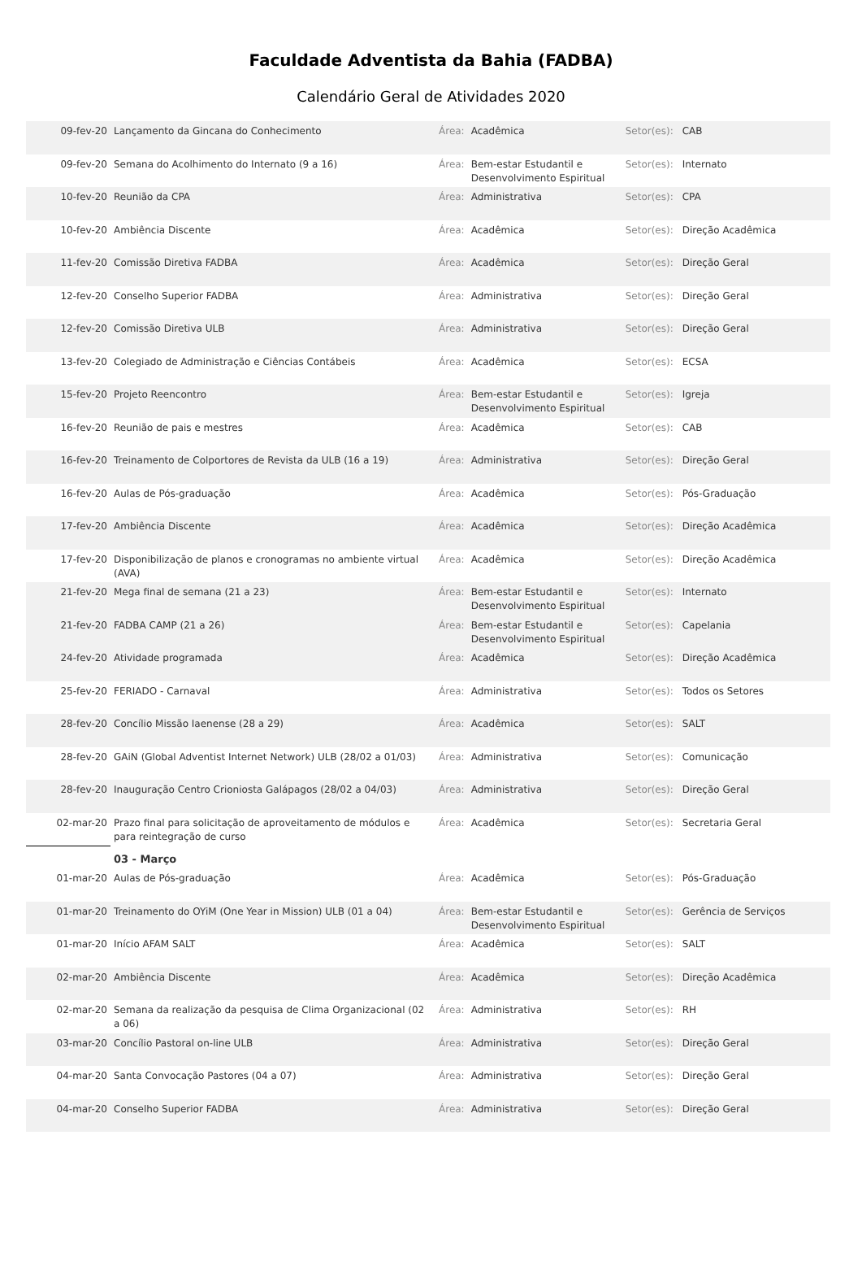Faculdade Adventista da Bahia (FADBA)
Calendário Geral de Atividades 2020
| 09-fev-20 | Lançamento da Gincana do Conhecimento | Área: | Acadêmica | Setor(es): | CAB |
| 09-fev-20 | Semana do Acolhimento do Internato (9 a 16) | Área: | Bem-estar Estudantil e Desenvolvimento Espiritual | Setor(es): | Internato |
| 10-fev-20 | Reunião da CPA | Área: | Administrativa | Setor(es): | CPA |
| 10-fev-20 | Ambiência Discente | Área: | Acadêmica | Setor(es): | Direção Acadêmica |
| 11-fev-20 | Comissão Diretiva FADBA | Área: | Acadêmica | Setor(es): | Direção Geral |
| 12-fev-20 | Conselho Superior FADBA | Área: | Administrativa | Setor(es): | Direção Geral |
| 12-fev-20 | Comissão Diretiva ULB | Área: | Administrativa | Setor(es): | Direção Geral |
| 13-fev-20 | Colegiado de Administração e Ciências Contábeis | Área: | Acadêmica | Setor(es): | ECSA |
| 15-fev-20 | Projeto Reencontro | Área: | Bem-estar Estudantil e Desenvolvimento Espiritual | Setor(es): | Igreja |
| 16-fev-20 | Reunião de pais e mestres | Área: | Acadêmica | Setor(es): | CAB |
| 16-fev-20 | Treinamento de Colportores de Revista da ULB (16 a 19) | Área: | Administrativa | Setor(es): | Direção Geral |
| 16-fev-20 | Aulas de Pós-graduação | Área: | Acadêmica | Setor(es): | Pós-Graduação |
| 17-fev-20 | Ambiência Discente | Área: | Acadêmica | Setor(es): | Direção Acadêmica |
| 17-fev-20 | Disponibilização de planos e cronogramas no ambiente virtual (AVA) | Área: | Acadêmica | Setor(es): | Direção Acadêmica |
| 21-fev-20 | Mega final de semana (21 a 23) | Área: | Bem-estar Estudantil e Desenvolvimento Espiritual | Setor(es): | Internato |
| 21-fev-20 | FADBA CAMP (21 a 26) | Área: | Bem-estar Estudantil e Desenvolvimento Espiritual | Setor(es): | Capelania |
| 24-fev-20 | Atividade programada | Área: | Acadêmica | Setor(es): | Direção Acadêmica |
| 25-fev-20 | FERIADO - Carnaval | Área: | Administrativa | Setor(es): | Todos os Setores |
| 28-fev-20 | Concílio Missão Iaenense (28 a 29) | Área: | Acadêmica | Setor(es): | SALT |
| 28-fev-20 | GAiN (Global Adventist Internet Network) ULB (28/02 a 01/03) | Área: | Administrativa | Setor(es): | Comunicação |
| 28-fev-20 | Inauguração Centro Crioniosta Galápagos (28/02 a 04/03) | Área: | Administrativa | Setor(es): | Direção Geral |
| 02-mar-20 | Prazo final para solicitação de aproveitamento de módulos e para reintegração de curso | Área: | Acadêmica | Setor(es): | Secretaria Geral |
| | 03 - Março | | | | |
| 01-mar-20 | Aulas de Pós-graduação | Área: | Acadêmica | Setor(es): | Pós-Graduação |
| 01-mar-20 | Treinamento do OYiM (One Year in Mission) ULB (01 a 04) | Área: | Bem-estar Estudantil e Desenvolvimento Espiritual | Setor(es): | Gerência de Serviços |
| 01-mar-20 | Início AFAM SALT | Área: | Acadêmica | Setor(es): | SALT |
| 02-mar-20 | Ambiência Discente | Área: | Acadêmica | Setor(es): | Direção Acadêmica |
| 02-mar-20 | Semana da realização da pesquisa de Clima Organizacional (02 a 06) | Área: | Administrativa | Setor(es): | RH |
| 03-mar-20 | Concílio Pastoral on-line ULB | Área: | Administrativa | Setor(es): | Direção Geral |
| 04-mar-20 | Santa Convocação Pastores (04 a 07) | Área: | Administrativa | Setor(es): | Direção Geral |
| 04-mar-20 | Conselho Superior FADBA | Área: | Administrativa | Setor(es): | Direção Geral |